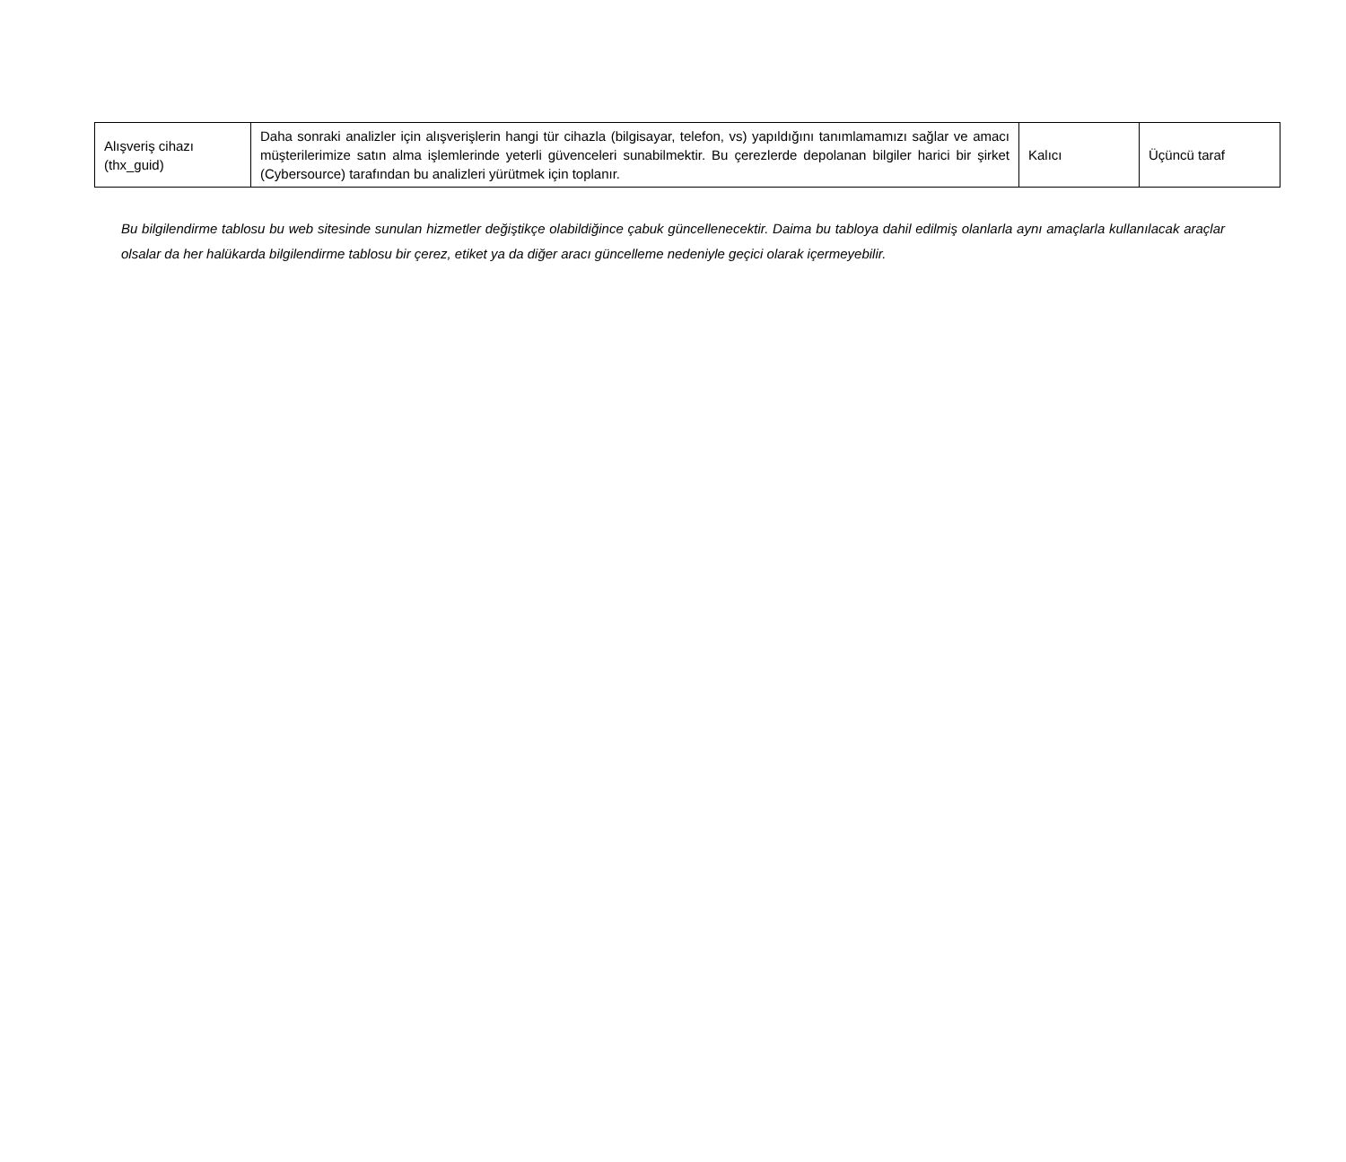| Alışveriş cihazı (thx_guid) | Daha sonraki analizler için alışverişlerin hangi tür cihazla (bilgisayar, telefon, vs) yapıldığını tanımlamamızı sağlar ve amacı müşterilerimize satın alma işlemlerinde yeterli güvenceleri sunabilmektir. Bu çerezlerde depolanan bilgiler harici bir şirket (Cybersource) tarafından bu analizleri yürütmek için toplanır. | Kalıcı | Üçüncü taraf |
Bu bilgilendirme tablosu bu web sitesinde sunulan hizmetler değiştikçe olabildiğince çabuk güncellenecektir. Daima bu tabloya dahil edilmiş olanlarla aynı amaçlarla kullanılacak araçlar olsalar da her halükarda bilgilendirme tablosu bir çerez, etiket ya da diğer aracı güncelleme nedeniyle geçici olarak içermeyebilir.